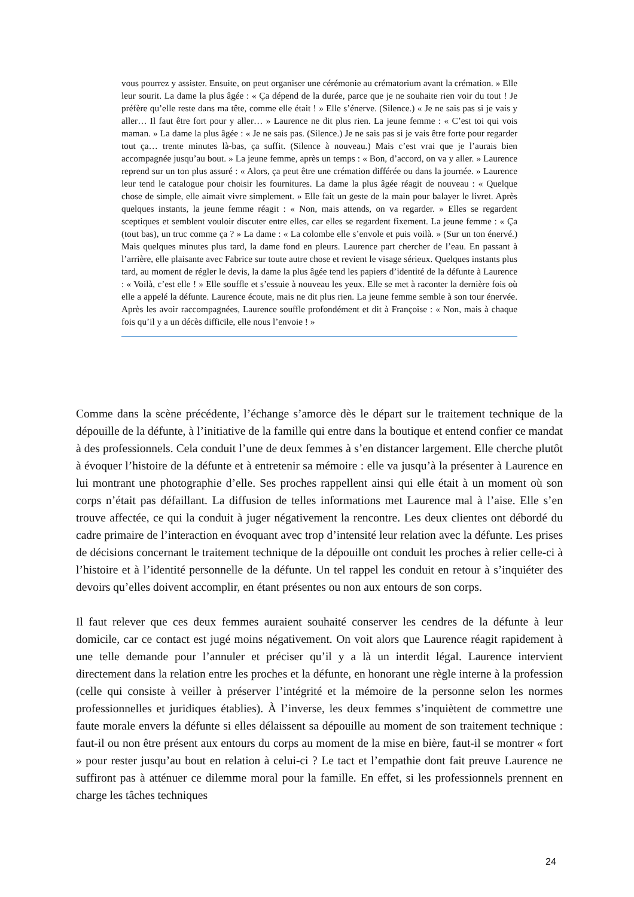vous pourrez y assister. Ensuite, on peut organiser une cérémonie au crématorium avant la crémation. » Elle leur sourit. La dame la plus âgée : « Ça dépend de la durée, parce que je ne souhaite rien voir du tout ! Je préfère qu’elle reste dans ma tête, comme elle était ! » Elle s’énerve. (Silence.) « Je ne sais pas si je vais y aller… Il faut être fort pour y aller… » Laurence ne dit plus rien. La jeune femme : « C’est toi qui vois maman. » La dame la plus âgée : « Je ne sais pas. (Silence.) Je ne sais pas si je vais être forte pour regarder tout ça… trente minutes là-bas, ça suffit. (Silence à nouveau.) Mais c’est vrai que je l’aurais bien accompagnée jusqu’au bout. » La jeune femme, après un temps : « Bon, d’accord, on va y aller. » Laurence reprend sur un ton plus assuré : « Alors, ça peut être une crémation différée ou dans la journée. » Laurence leur tend le catalogue pour choisir les fournitures. La dame la plus âgée réagit de nouveau : « Quelque chose de simple, elle aimait vivre simplement. » Elle fait un geste de la main pour balayer le livret. Après quelques instants, la jeune femme réagit : « Non, mais attends, on va regarder. » Elles se regardent sceptiques et semblent vouloir discuter entre elles, car elles se regardent fixement. La jeune femme : « Ça (tout bas), un truc comme ça ? » La dame : « La colombe elle s’envole et puis voilà. » (Sur un ton énervé.) Mais quelques minutes plus tard, la dame fond en pleurs. Laurence part chercher de l’eau. En passant à l’arrière, elle plaisante avec Fabrice sur toute autre chose et revient le visage sérieux. Quelques instants plus tard, au moment de régler le devis, la dame la plus âgée tend les papiers d’identité de la défunte à Laurence : « Voilà, c’est elle ! » Elle souffle et s’essuie à nouveau les yeux. Elle se met à raconter la dernière fois où elle a appelé la défunte. Laurence écoute, mais ne dit plus rien. La jeune femme semble à son tour énervée. Après les avoir raccompagnées, Laurence souffle profondément et dit à Françoise : « Non, mais à chaque fois qu’il y a un décès difficile, elle nous l’envoie ! »
Comme dans la scène précédente, l’échange s’amorce dès le départ sur le traitement technique de la dépouille de la défunte, à l’initiative de la famille qui entre dans la boutique et entend confier ce mandat à des professionnels. Cela conduit l’une de deux femmes à s’en distancer largement. Elle cherche plutôt à évoquer l’histoire de la défunte et à entretenir sa mémoire : elle va jusqu’à la présenter à Laurence en lui montrant une photographie d’elle. Ses proches rappellent ainsi qui elle était à un moment où son corps n’était pas défaillant. La diffusion de telles informations met Laurence mal à l’aise. Elle s’en trouve affectée, ce qui la conduit à juger négativement la rencontre. Les deux clientes ont débordé du cadre primaire de l’interaction en évoquant avec trop d’intensité leur relation avec la défunte. Les prises de décisions concernant le traitement technique de la dépouille ont conduit les proches à relier celle-ci à l’histoire et à l’identité personnelle de la défunte. Un tel rappel les conduit en retour à s’inquiéter des devoirs qu’elles doivent accomplir, en étant présentes ou non aux entours de son corps.
Il faut relever que ces deux femmes auraient souhaité conserver les cendres de la défunte à leur domicile, car ce contact est jugé moins négativement. On voit alors que Laurence réagit rapidement à une telle demande pour l’annuler et préciser qu’il y a là un interdit légal. Laurence intervient directement dans la relation entre les proches et la défunte, en honorant une règle interne à la profession (celle qui consiste à veiller à préserver l’intégrité et la mémoire de la personne selon les normes professionnelles et juridiques établies). À l’inverse, les deux femmes s’inquiètent de commettre une faute morale envers la défunte si elles délaissent sa dépouille au moment de son traitement technique : faut-il ou non être présent aux entours du corps au moment de la mise en bière, faut-il se montrer « fort » pour rester jusqu’au bout en relation à celui-ci ? Le tact et l’empathie dont fait preuve Laurence ne suffiront pas à atténuer ce dilemme moral pour la famille. En effet, si les professionnels prennent en charge les tâches techniques
24